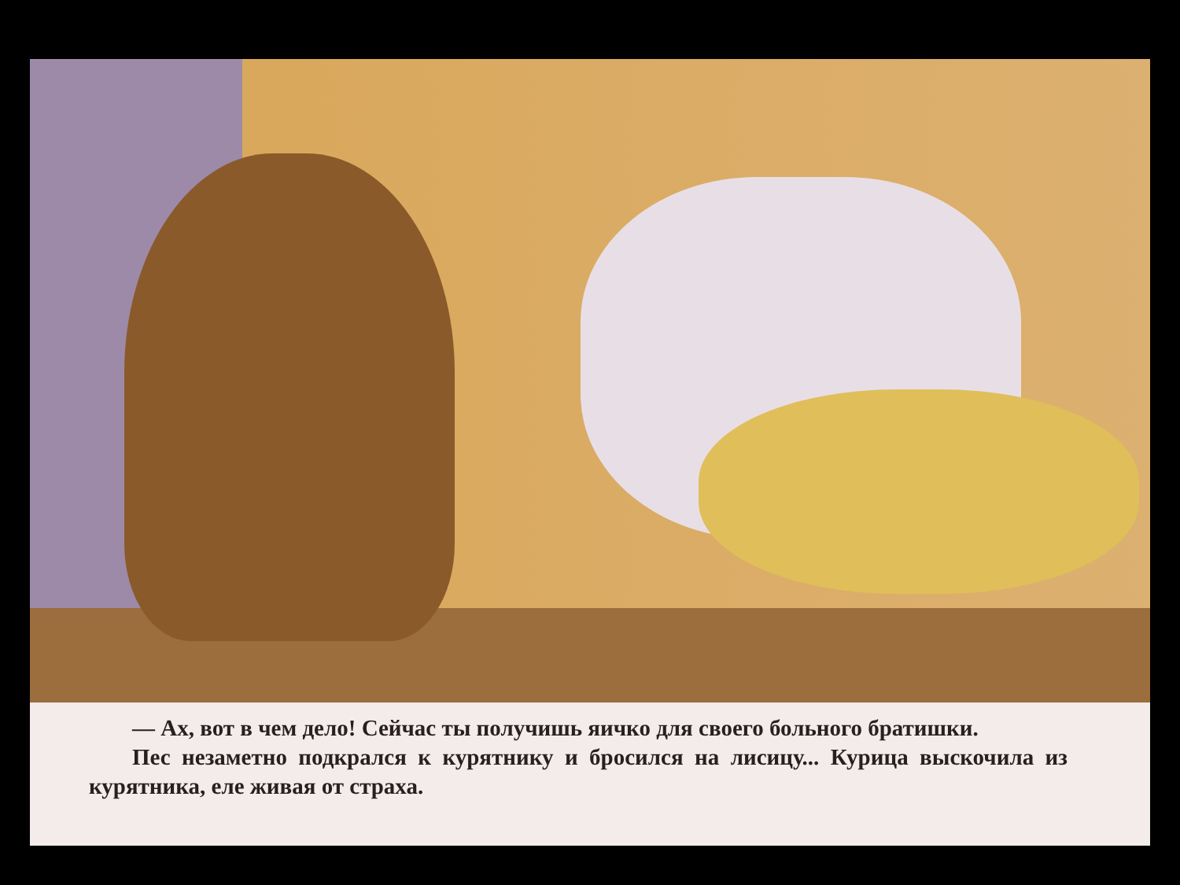— Ах, вот в чем дело! Сейчас ты получишь яичко для своего больного братишки.
Пес незаметно подкрался к курятнику и бросился на лисицу... Курица выскочила из курятника, еле живая от страха.